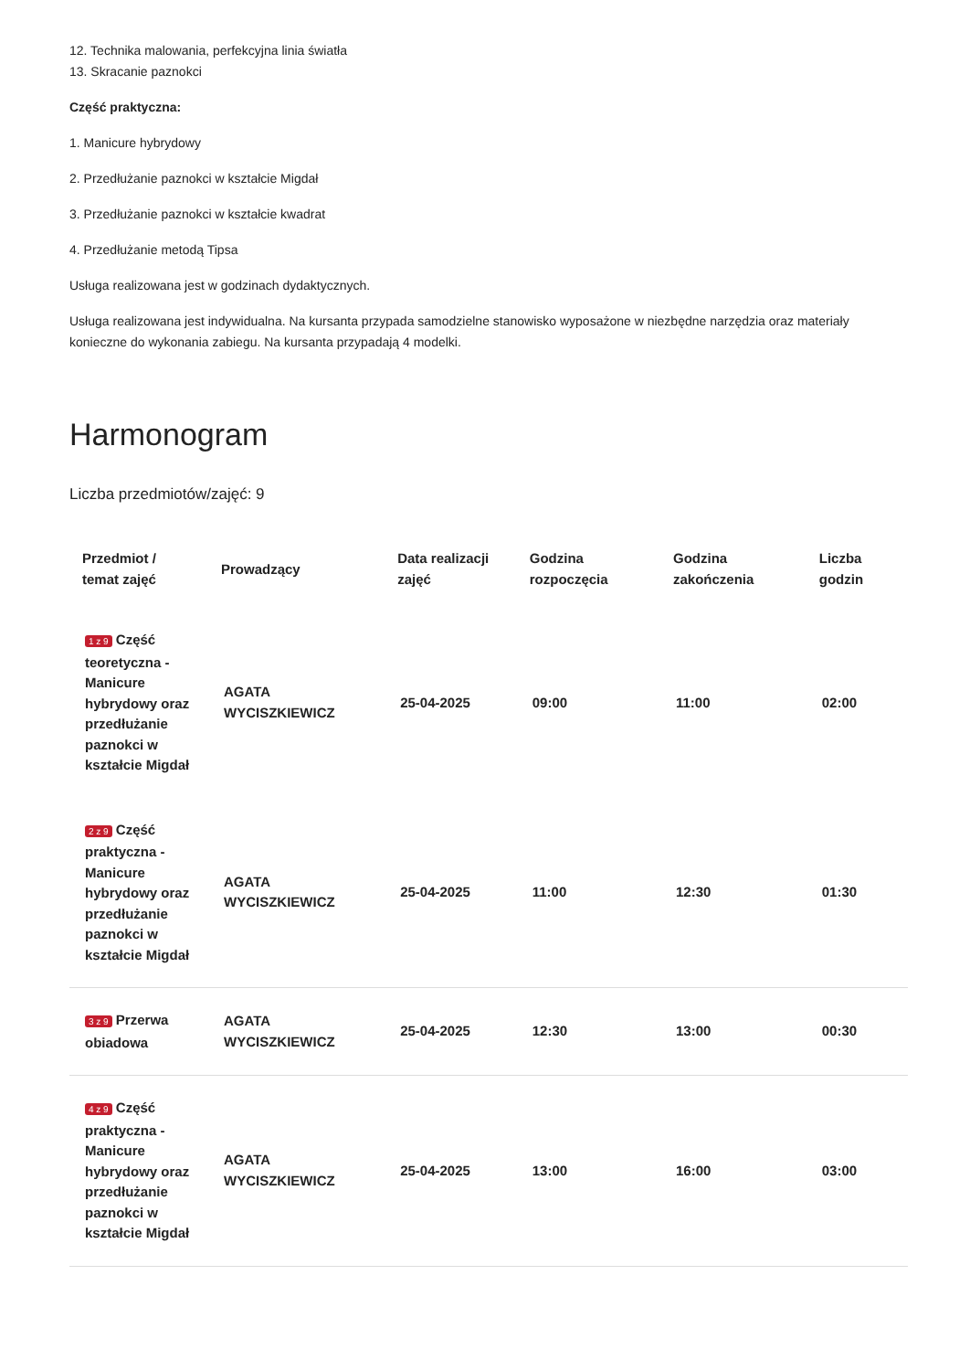12. Technika malowania, perfekcyjna linia światła
13. Skracanie paznokci
Część praktyczna:
1. Manicure hybrydowy
2. Przedłużanie paznokci w kształcie Migdał
3. Przedłużanie paznokci w kształcie kwadrat
4. Przedłużanie metodą Tipsa
Usługa realizowana jest w godzinach dydaktycznych.
Usługa realizowana jest indywidualna. Na kursanta przypada samodzielne stanowisko wyposażone w niezbędne narzędzia oraz materiały konieczne do wykonania zabiegu. Na kursanta przypadają 4 modelki.
Harmonogram
Liczba przedmiotów/zajęć: 9
| Przedmiot / temat zajęć | Prowadzący | Data realizacji zajęć | Godzina rozpoczęcia | Godzina zakończenia | Liczba godzin |
| --- | --- | --- | --- | --- | --- |
| 1 z 9 Część teoretyczna - Manicure hybrydowy oraz przedłużanie paznokci w kształcie Migdał | AGATA WYCISZKIEWICZ | 25-04-2025 | 09:00 | 11:00 | 02:00 |
| 2 z 9 Część praktyczna - Manicure hybrydowy oraz przedłużanie paznokci w kształcie Migdał | AGATA WYCISZKIEWICZ | 25-04-2025 | 11:00 | 12:30 | 01:30 |
| 3 z 9 Przerwa obiadowa | AGATA WYCISZKIEWICZ | 25-04-2025 | 12:30 | 13:00 | 00:30 |
| 4 z 9 Część praktyczna - Manicure hybrydowy oraz przedłużanie paznokci w kształcie Migdał | AGATA WYCISZKIEWICZ | 25-04-2025 | 13:00 | 16:00 | 03:00 |